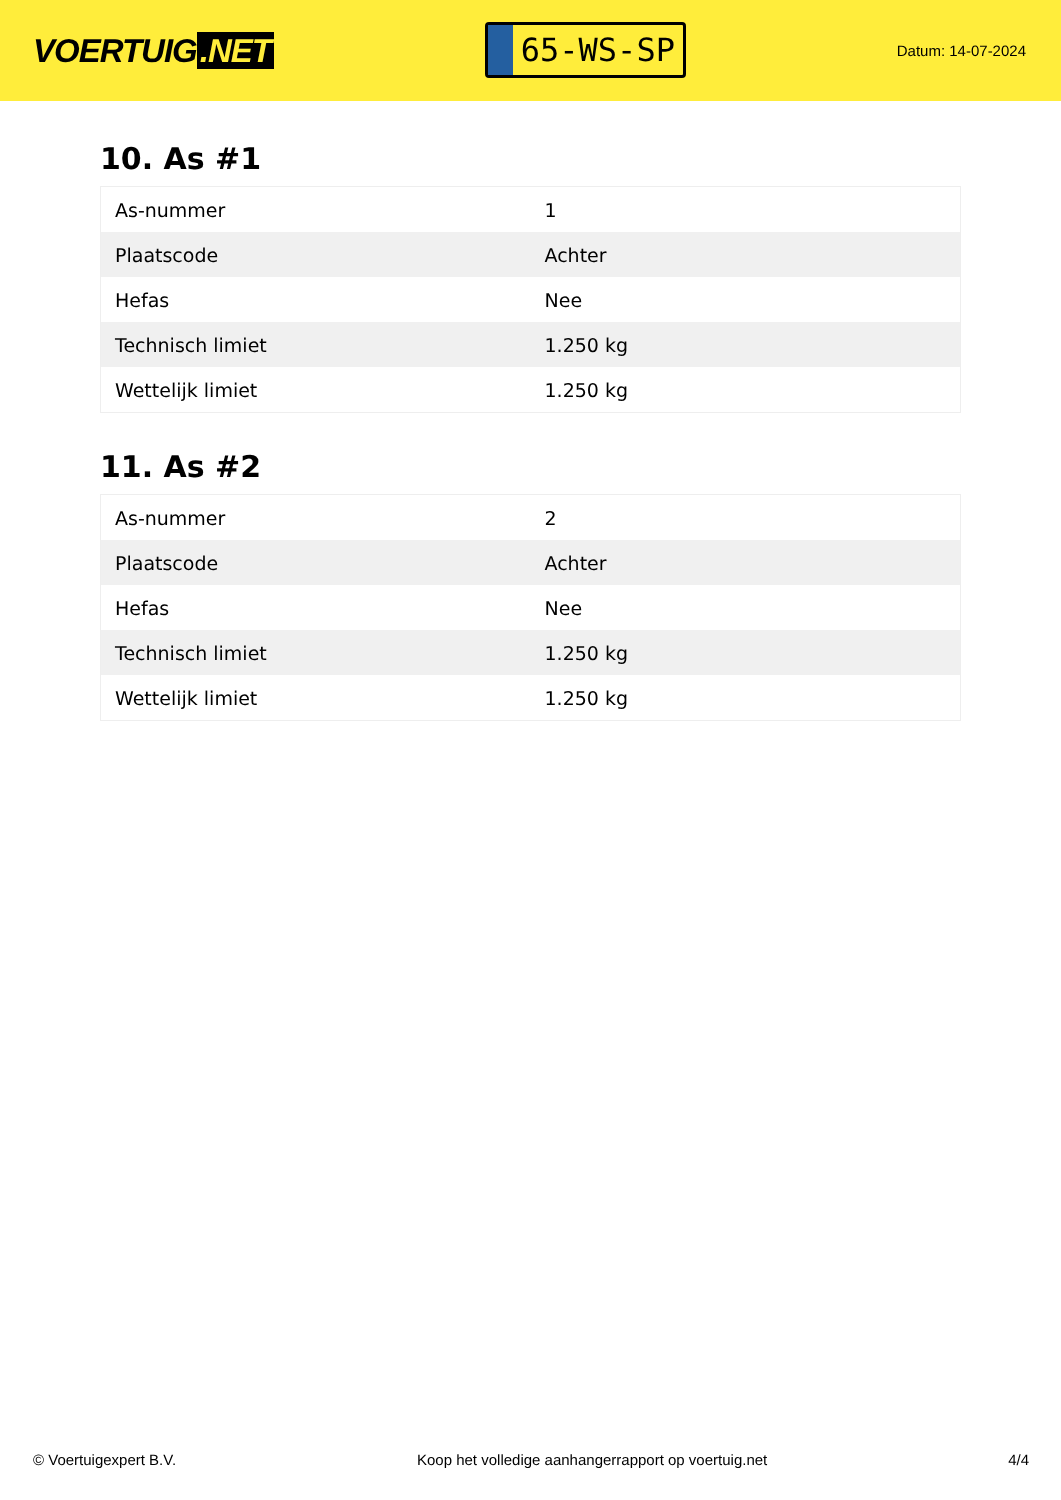VOERTUIG.NET
65-WS-SP
Datum: 14-07-2024
10. As #1
| As-nummer | 1 |
| Plaatscode | Achter |
| Hefas | Nee |
| Technisch limiet | 1.250 kg |
| Wettelijk limiet | 1.250 kg |
11. As #2
| As-nummer | 2 |
| Plaatscode | Achter |
| Hefas | Nee |
| Technisch limiet | 1.250 kg |
| Wettelijk limiet | 1.250 kg |
© Voertuigexpert B.V. Koop het volledige aanhangerrapport op voertuig.net 4/4